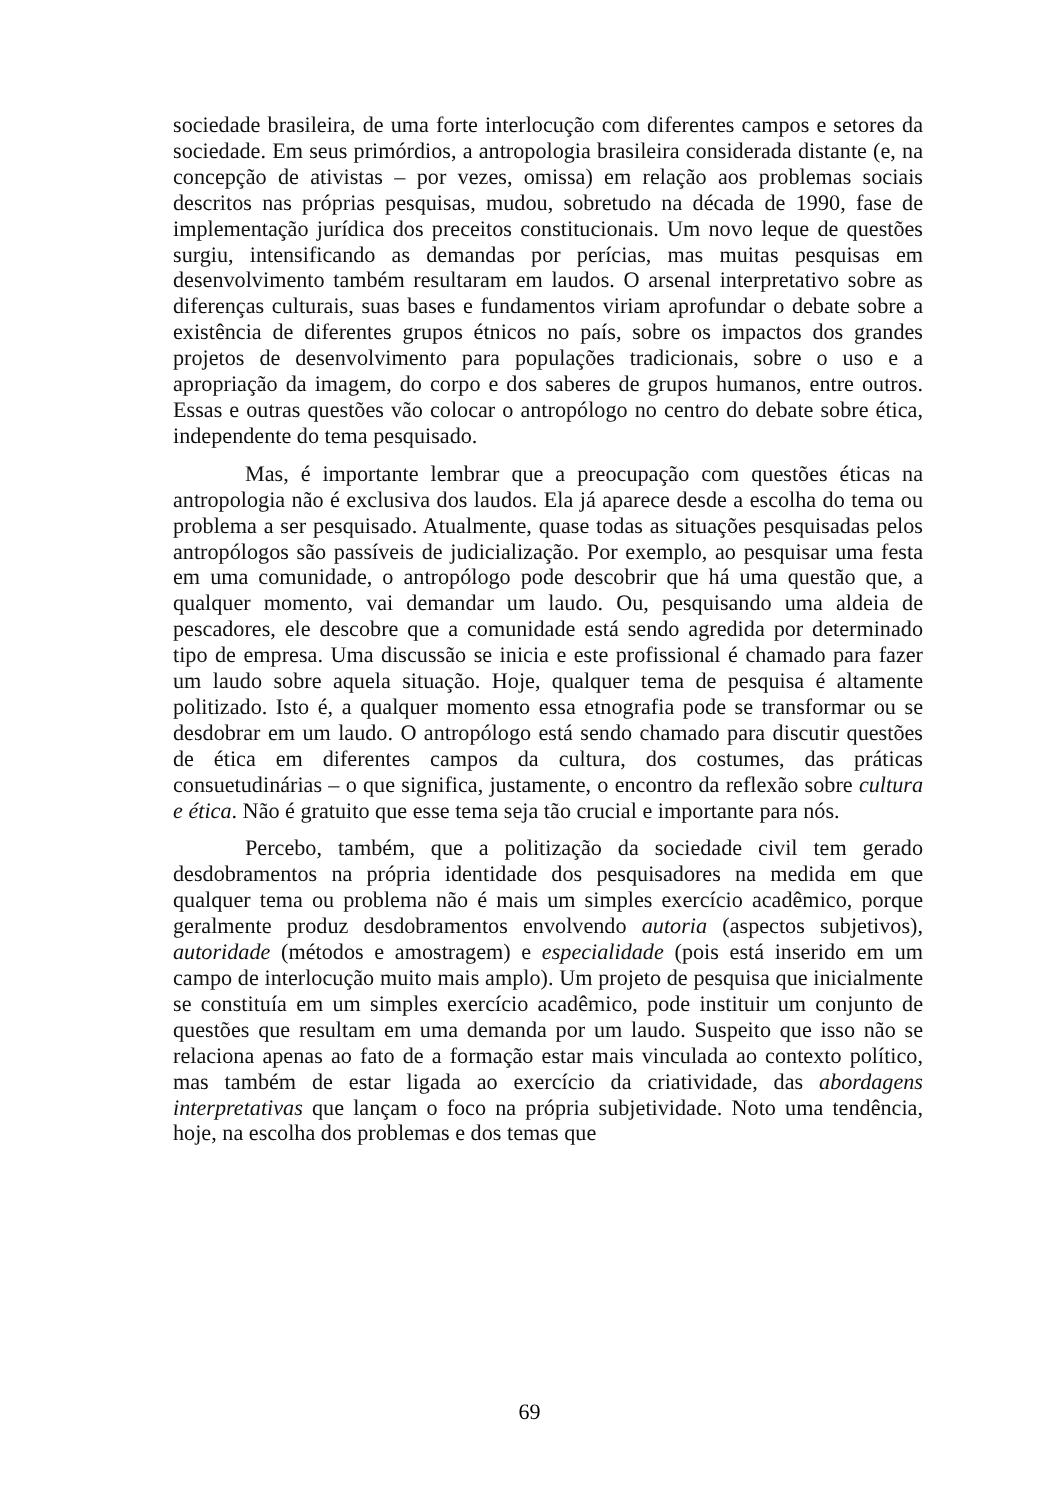sociedade brasileira, de uma forte interlocução com diferentes campos e setores da sociedade. Em seus primórdios, a antropologia brasileira considerada distante (e, na concepção de ativistas – por vezes, omissa) em relação aos problemas sociais descritos nas próprias pesquisas, mudou, sobretudo na década de 1990, fase de implementação jurídica dos preceitos constitucionais. Um novo leque de questões surgiu, intensificando as demandas por perícias, mas muitas pesquisas em desenvolvimento também resultaram em laudos. O arsenal interpretativo sobre as diferenças culturais, suas bases e fundamentos viriam aprofundar o debate sobre a existência de diferentes grupos étnicos no país, sobre os impactos dos grandes projetos de desenvolvimento para populações tradicionais, sobre o uso e a apropriação da imagem, do corpo e dos saberes de grupos humanos, entre outros. Essas e outras questões vão colocar o antropólogo no centro do debate sobre ética, independente do tema pesquisado.
Mas, é importante lembrar que a preocupação com questões éticas na antropologia não é exclusiva dos laudos. Ela já aparece desde a escolha do tema ou problema a ser pesquisado. Atualmente, quase todas as situações pesquisadas pelos antropólogos são passíveis de judicialização. Por exemplo, ao pesquisar uma festa em uma comunidade, o antropólogo pode descobrir que há uma questão que, a qualquer momento, vai demandar um laudo. Ou, pesquisando uma aldeia de pescadores, ele descobre que a comunidade está sendo agredida por determinado tipo de empresa. Uma discussão se inicia e este profissional é chamado para fazer um laudo sobre aquela situação. Hoje, qualquer tema de pesquisa é altamente politizado. Isto é, a qualquer momento essa etnografia pode se transformar ou se desdobrar em um laudo. O antropólogo está sendo chamado para discutir questões de ética em diferentes campos da cultura, dos costumes, das práticas consuetudinárias – o que significa, justamente, o encontro da reflexão sobre cultura e ética. Não é gratuito que esse tema seja tão crucial e importante para nós.
Percebo, também, que a politização da sociedade civil tem gerado desdobramentos na própria identidade dos pesquisadores na medida em que qualquer tema ou problema não é mais um simples exercício acadêmico, porque geralmente produz desdobramentos envolvendo autoria (aspectos subjetivos), autoridade (métodos e amostragem) e especialidade (pois está inserido em um campo de interlocução muito mais amplo). Um projeto de pesquisa que inicialmente se constituía em um simples exercício acadêmico, pode instituir um conjunto de questões que resultam em uma demanda por um laudo. Suspeito que isso não se relaciona apenas ao fato de a formação estar mais vinculada ao contexto político, mas também de estar ligada ao exercício da criatividade, das abordagens interpretativas que lançam o foco na própria subjetividade. Noto uma tendência, hoje, na escolha dos problemas e dos temas que
69